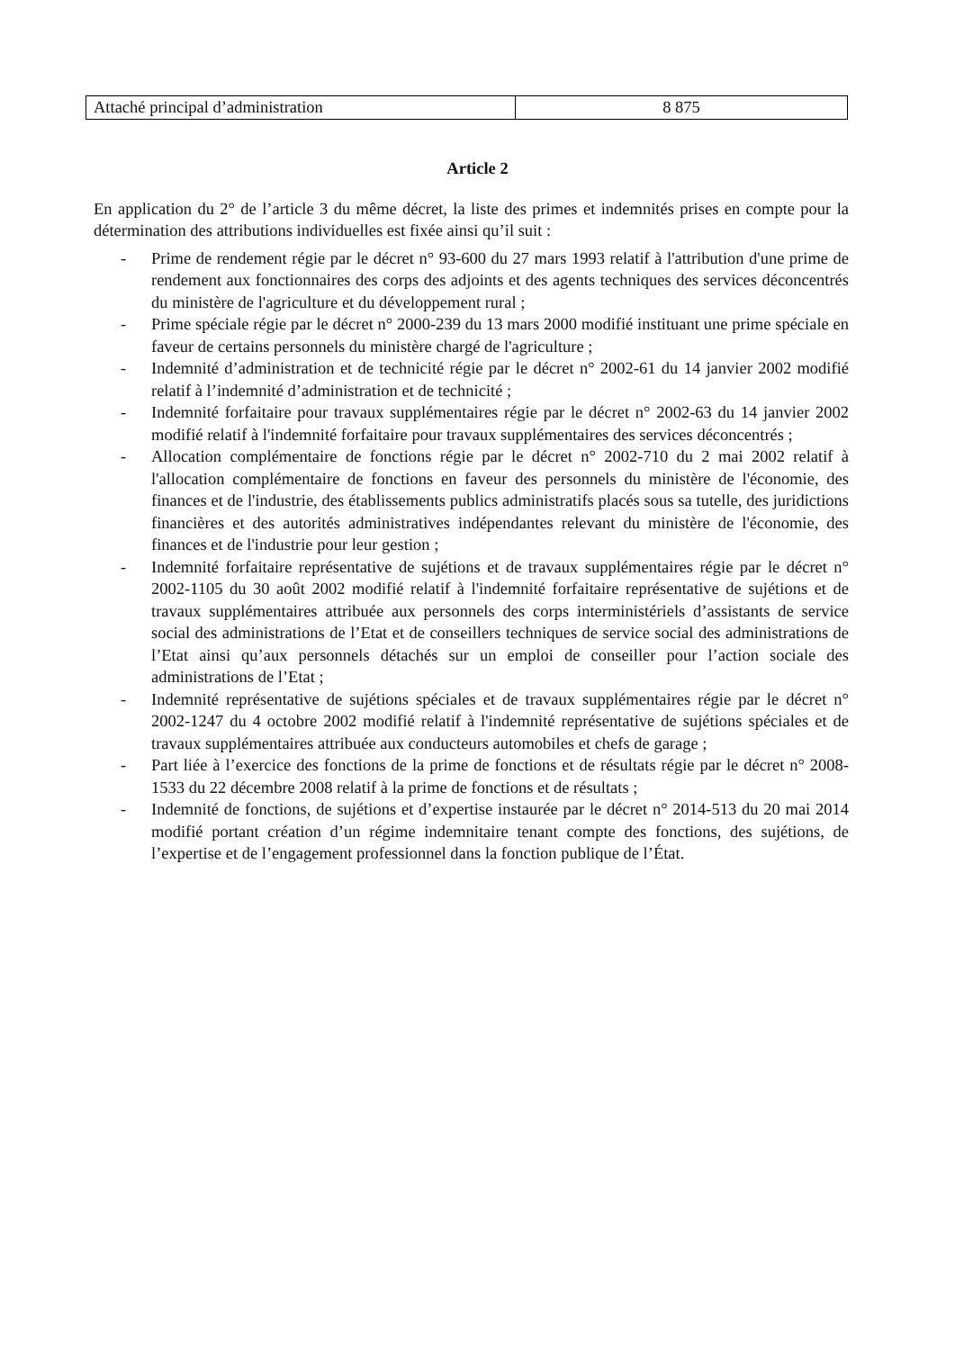| Attaché principal d’administration | 8 875 |
Article 2
En application du 2° de l’article 3 du même décret, la liste des primes et indemnités prises en compte pour la détermination des attributions individuelles est fixée ainsi qu’il suit :
- Prime de rendement régie par le décret n° 93-600 du 27 mars 1993 relatif à l'attribution d'une prime de rendement aux fonctionnaires des corps des adjoints et des agents techniques des services déconcentrés du ministère de l'agriculture et du développement rural ;
- Prime spéciale régie par le décret n° 2000-239 du 13 mars 2000 modifié instituant une prime spéciale en faveur de certains personnels du ministère chargé de l'agriculture ;
- Indemnité d’administration et de technicité régie par le décret n° 2002-61 du 14 janvier 2002 modifié relatif à l’indemnité d’administration et de technicité ;
- Indemnité forfaitaire pour travaux supplémentaires régie par le décret n° 2002-63 du 14 janvier 2002 modifié relatif à l'indemnité forfaitaire pour travaux supplémentaires des services déconcentrés ;
- Allocation complémentaire de fonctions régie par le décret n° 2002-710 du 2 mai 2002 relatif à l'allocation complémentaire de fonctions en faveur des personnels du ministère de l'économie, des finances et de l'industrie, des établissements publics administratifs placés sous sa tutelle, des juridictions financières et des autorités administratives indépendantes relevant du ministère de l'économie, des finances et de l'industrie pour leur gestion ;
- Indemnité forfaitaire représentative de sujétions et de travaux supplémentaires régie par le décret n° 2002-1105 du 30 août 2002 modifié relatif à l'indemnité forfaitaire représentative de sujétions et de travaux supplémentaires attribuée aux personnels des corps interministériels d’assistants de service social des administrations de l’Etat et de conseillers techniques de service social des administrations de l’Etat ainsi qu’aux personnels détachés sur un emploi de conseiller pour l’action sociale des administrations de l’Etat ;
- Indemnité représentative de sujétions spéciales et de travaux supplémentaires régie par le décret n° 2002-1247 du 4 octobre 2002 modifié relatif à l'indemnité représentative de sujétions spéciales et de travaux supplémentaires attribuée aux conducteurs automobiles et chefs de garage ;
- Part liée à l’exercice des fonctions de la prime de fonctions et de résultats régie par le décret n° 2008-1533 du 22 décembre 2008 relatif à la prime de fonctions et de résultats ;
- Indemnité de fonctions, de sujétions et d’expertise instaurée par le décret n° 2014-513 du 20 mai 2014 modifié portant création d’un régime indemnitaire tenant compte des fonctions, des sujétions, de l’expertise et de l’engagement professionnel dans la fonction publique de l’État.